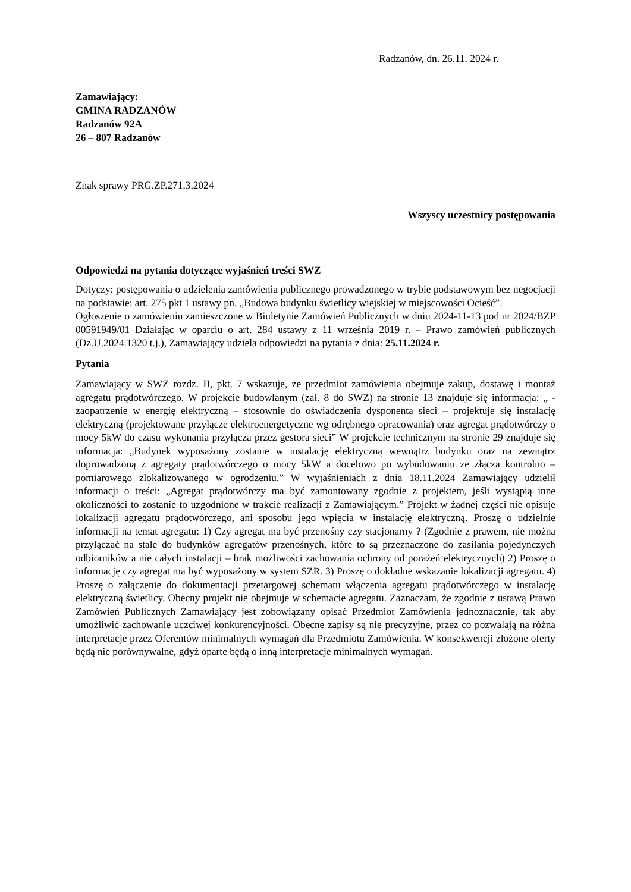Radzanów, dn. 26.11. 2024 r.
Zamawiający:
GMINA RADZANÓW
Radzanów 92A
26 – 807 Radzanów
Znak sprawy PRG.ZP.271.3.2024
Wszyscy uczestnicy postępowania
Odpowiedzi na pytania dotyczące wyjaśnień treści SWZ
Dotyczy: postępowania o udzielenia zamówienia publicznego prowadzonego w trybie podstawowym bez negocjacji na podstawie: art. 275 pkt 1 ustawy pn. „Budowa budynku świetlicy wiejskiej w miejscowości Ocieść”.
Ogłoszenie o zamówieniu zamieszczone w Biuletynie Zamówień Publicznych w dniu 2024-11-13 pod nr 2024/BZP 00591949/01 Działając w oparciu o art. 284 ustawy z 11 września 2019 r. – Prawo zamówień publicznych (Dz.U.2024.1320 t.j.), Zamawiający udziela odpowiedzi na pytania z dnia: 25.11.2024 r.
Pytania
Zamawiający w SWZ rozdz. II, pkt. 7 wskazuje, że przedmiot zamówienia obejmuje zakup, dostawę i montaż agregatu prądotwórczego. W projekcie budowlanym (zał. 8 do SWZ) na stronie 13 znajduje się informacja: „ - zaopatrzenie w energię elektryczną – stosownie do oświadczenia dysponenta sieci – projektuje się instalację elektryczną (projektowane przyłącze elektroenergetyczne wg odrębnego opracowania) oraz agregat prądotwórczy o mocy 5kW do czasu wykonania przyłącza przez gestora sieci” W projekcie technicznym na stronie 29 znajduje się informacja: „Budynek wyposażony zostanie w instalację elektryczną wewnątrz budynku oraz na zewnątrz doprowadzoną z agregaty prądotwórczego o mocy 5kW a docelowo po wybudowaniu ze złącza kontrolno – pomiarowego zlokalizowanego w ogrodzeniu.” W wyjaśnieniach z dnia 18.11.2024 Zamawiający udzielił informacji o treści: „Agregat prądotwórczy ma być zamontowany zgodnie z projektem, jeśli wystąpią inne okoliczności to zostanie to uzgodnione w trakcie realizacji z Zamawiającym.” Projekt w żadnej części nie opisuje lokalizacji agregatu prądotwórczego, ani sposobu jego wpięcia w instalację elektryczną. Proszę o udzielnie informacji na temat agregatu: 1) Czy agregat ma być przenośny czy stacjonarny ? (Zgodnie z prawem, nie można przyłączać na stałe do budynków agregatów przenośnych, które to są przeznaczone do zasilania pojedynczych odbiorników a nie całych instalacji – brak możliwości zachowania ochrony od porażeń elektrycznych) 2) Proszę o informację czy agregat ma być wyposażony w system SZR. 3) Proszę o dokładne wskazanie lokalizacji agregatu. 4) Proszę o załączenie do dokumentacji przetargowej schematu włączenia agregatu prądotwórczego w instalację elektryczną świetlicy. Obecny projekt nie obejmuje w schemacie agregatu. Zaznaczam, że zgodnie z ustawą Prawo Zamówień Publicznych Zamawiający jest zobowiązany opisać Przedmiot Zamówienia jednoznacznie, tak aby umożliwić zachowanie uczciwej konkurencyjności. Obecne zapisy są nie precyzyjne, przez co pozwalają na różna interpretacje przez Oferentów minimalnych wymagań dla Przedmiotu Zamówienia. W konsekwencji złożone oferty będą nie porównywalne, gdyż oparte będą o inną interpretacje minimalnych wymagań.